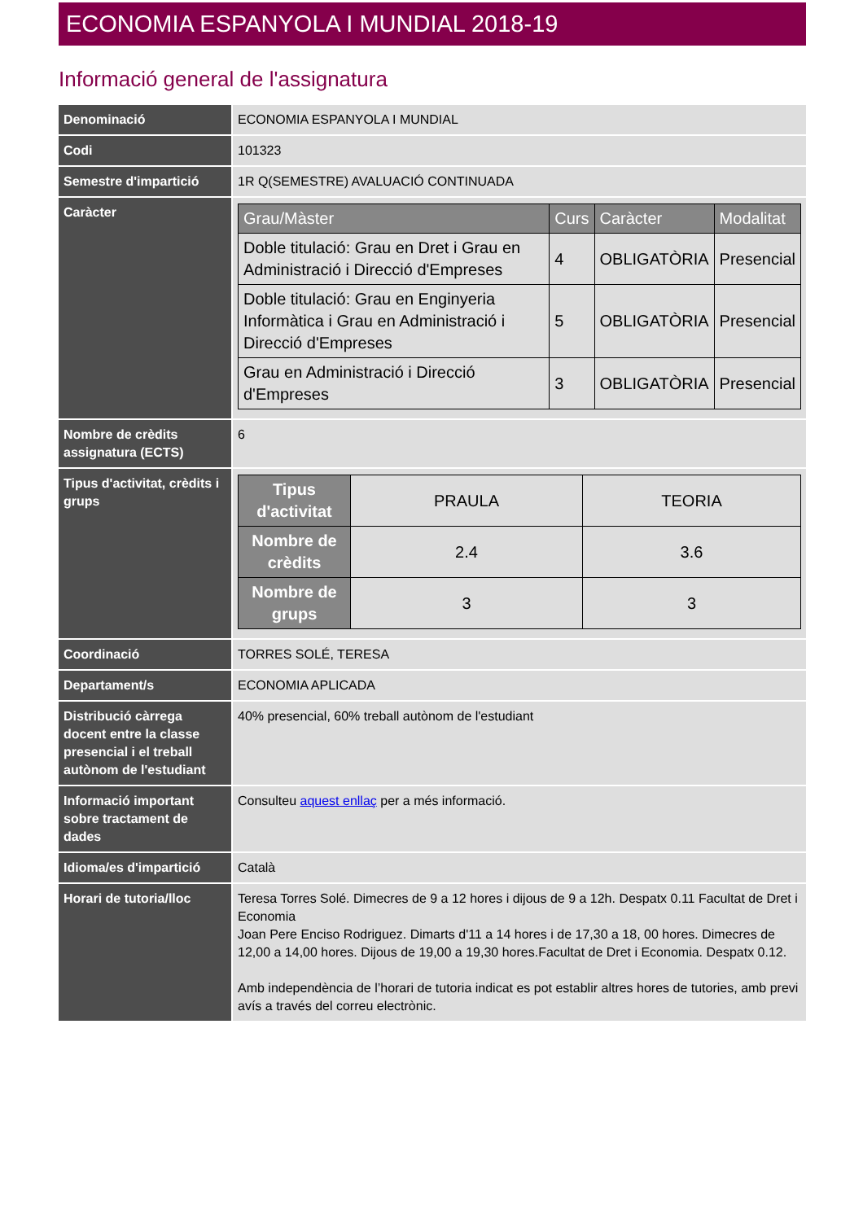ECONOMIA ESPANYOLA I MUNDIAL 2018-19
Informació general de l'assignatura
| Denominació | ECONOMIA ESPANYOLA I MUNDIAL |
| Codi | 101323 |
| Semestre d'impartició | 1R Q(SEMESTRE) AVALUACIÓ CONTINUADA |
| Caràcter | / Grau/Màster / Curs / Caràcter / Modalitat / / --- / --- / --- / --- / / Doble titulació: Grau en Dret i Grau en Administració i Direcció d'Empreses / 4 / OBLIGATÒRIA / Presencial / / Doble titulació: Grau en Enginyeria Informàtica i Grau en Administració i Direcció d'Empreses / 5 / OBLIGATÒRIA / Presencial / / Grau en Administració i Direcció d'Empreses / 3 / OBLIGATÒRIA / Presencial / |
| Nombre de crèdits assignatura (ECTS) | 6 |
| Tipus d'activitat, crèdits i grups | / Tipus d'activitat / PRAULA / TEORIA / / Nombre de crèdits / 2.4 / 3.6 / / Nombre de grups / 3 / 3 / |
| Coordinació | TORRES SOLÉ, TERESA |
| Departament/s | ECONOMIA APLICADA |
| Distribució càrrega docent entre la classe presencial i el treball autònom de l'estudiant | 40% presencial, 60% treball autònom de l'estudiant |
| Informació important sobre tractament de dades | Consulteu aquest enllaç per a més informació. |
| Idioma/es d'impartició | Català |
| Horari de tutoria/lloc | Teresa Torres Solé. Dimecres de 9 a 12 hores i dijous de 9 a 12h. Despatx 0.11 Facultat de Dret i Economia Joan Pere Enciso Rodriguez. Dimarts d'11 a 14 hores i de 17,30 a 18, 00 hores. Dimecres de 12,00 a 14,00 hores. Dijous de 19,00 a 19,30 hores.Facultat de Dret i Economia. Despatx 0.12. Amb independència de l’horari de tutoria indicat es pot establir altres hores de tutories, amb previ avís a través del correu electrònic. |